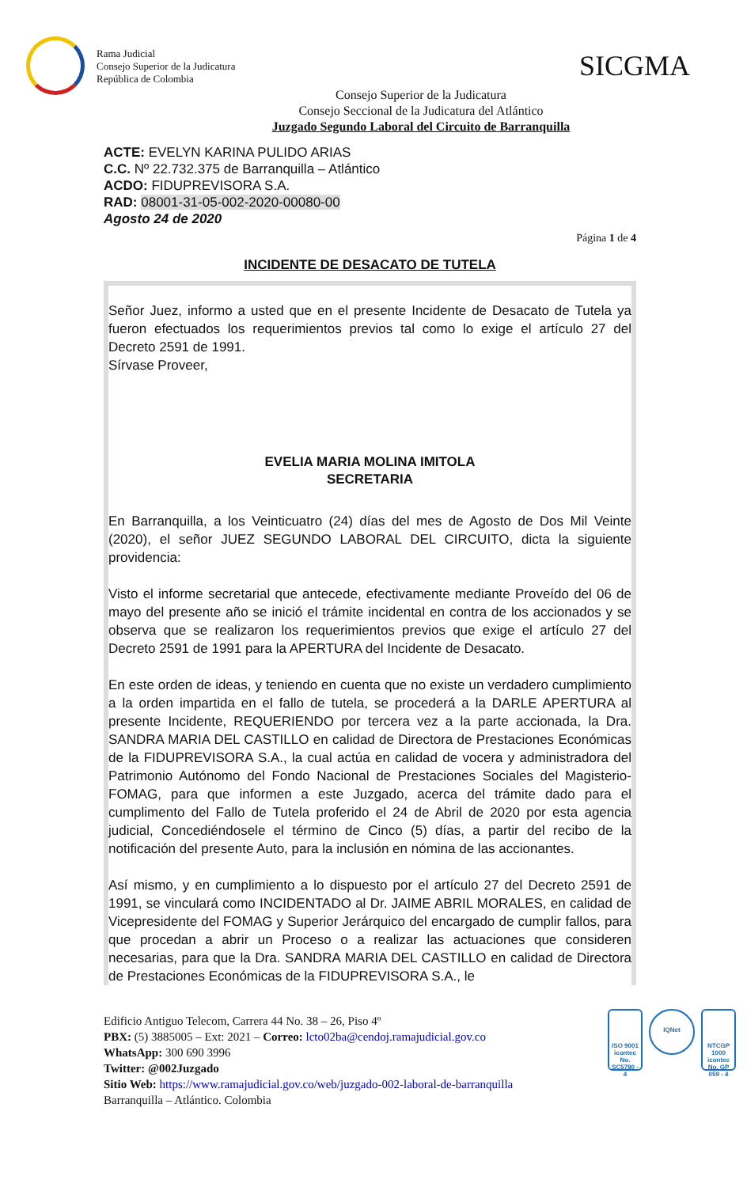Rama Judicial
Consejo Superior de la Judicatura
República de Colombia
SICGMA
Consejo Superior de la Judicatura
Consejo Seccional de la Judicatura del Atlántico
Juzgado Segundo Laboral del Circuito de Barranquilla
ACTE: EVELYN KARINA PULIDO ARIAS
C.C. Nº 22.732.375 de Barranquilla – Atlántico
ACDO: FIDUPREVISORA S.A.
RAD: 08001-31-05-002-2020-00080-00
Agosto 24 de 2020
Página 1 de 4
INCIDENTE DE DESACATO DE TUTELA
Señor Juez, informo a usted que en el presente Incidente de Desacato de Tutela ya fueron efectuados los requerimientos previos tal como lo exige el artículo 27 del Decreto 2591 de 1991.
Sírvase Proveer,
EVELIA MARIA MOLINA IMITOLA
SECRETARIA
En Barranquilla, a los Veinticuatro (24) días del mes de Agosto de Dos Mil Veinte (2020), el señor JUEZ SEGUNDO LABORAL DEL CIRCUITO, dicta la siguiente providencia:
Visto el informe secretarial que antecede, efectivamente mediante Proveído del 06 de mayo del presente año se inició el trámite incidental en contra de los accionados y se observa que se realizaron los requerimientos previos que exige el artículo 27 del Decreto 2591 de 1991 para la APERTURA del Incidente de Desacato.
En este orden de ideas, y teniendo en cuenta que no existe un verdadero cumplimiento a la orden impartida en el fallo de tutela, se procederá a la DARLE APERTURA al presente Incidente, REQUERIENDO por tercera vez a la parte accionada, la Dra. SANDRA MARIA DEL CASTILLO en calidad de Directora de Prestaciones Económicas de la FIDUPREVISORA S.A., la cual actúa en calidad de vocera y administradora del Patrimonio Autónomo del Fondo Nacional de Prestaciones Sociales del Magisterio- FOMAG, para que informen a este Juzgado, acerca del trámite dado para el cumplimento del Fallo de Tutela proferido el 24 de Abril de 2020 por esta agencia judicial, Concediéndosele el término de Cinco (5) días, a partir del recibo de la notificación del presente Auto, para la inclusión en nómina de las accionantes.
Así mismo, y en cumplimiento a lo dispuesto por el artículo 27 del Decreto 2591 de 1991, se vinculará como INCIDENTADO al Dr. JAIME ABRIL MORALES, en calidad de Vicepresidente del FOMAG y Superior Jerárquico del encargado de cumplir fallos, para que procedan a abrir un Proceso o a realizar las actuaciones que consideren necesarias, para que la Dra. SANDRA MARIA DEL CASTILLO en calidad de Directora de Prestaciones Económicas de la FIDUPREVISORA S.A., le
Edificio Antiguo Telecom, Carrera 44 No. 38 – 26, Piso 4º
PBX: (5) 3885005 – Ext: 2021 – Correo: lcto02ba@cendoj.ramajudicial.gov.co
WhatsApp: 300 690 3996
Twitter: @002Juzgado
Sitio Web: https://www.ramajudicial.gov.co/web/juzgado-002-laboral-de-barranquilla
Barranquilla – Atlántico. Colombia
ISO 9001
icontec
No. SC5780 - 4
IQNet
NTCGP 1000
icontec
No. GP 059 - 4